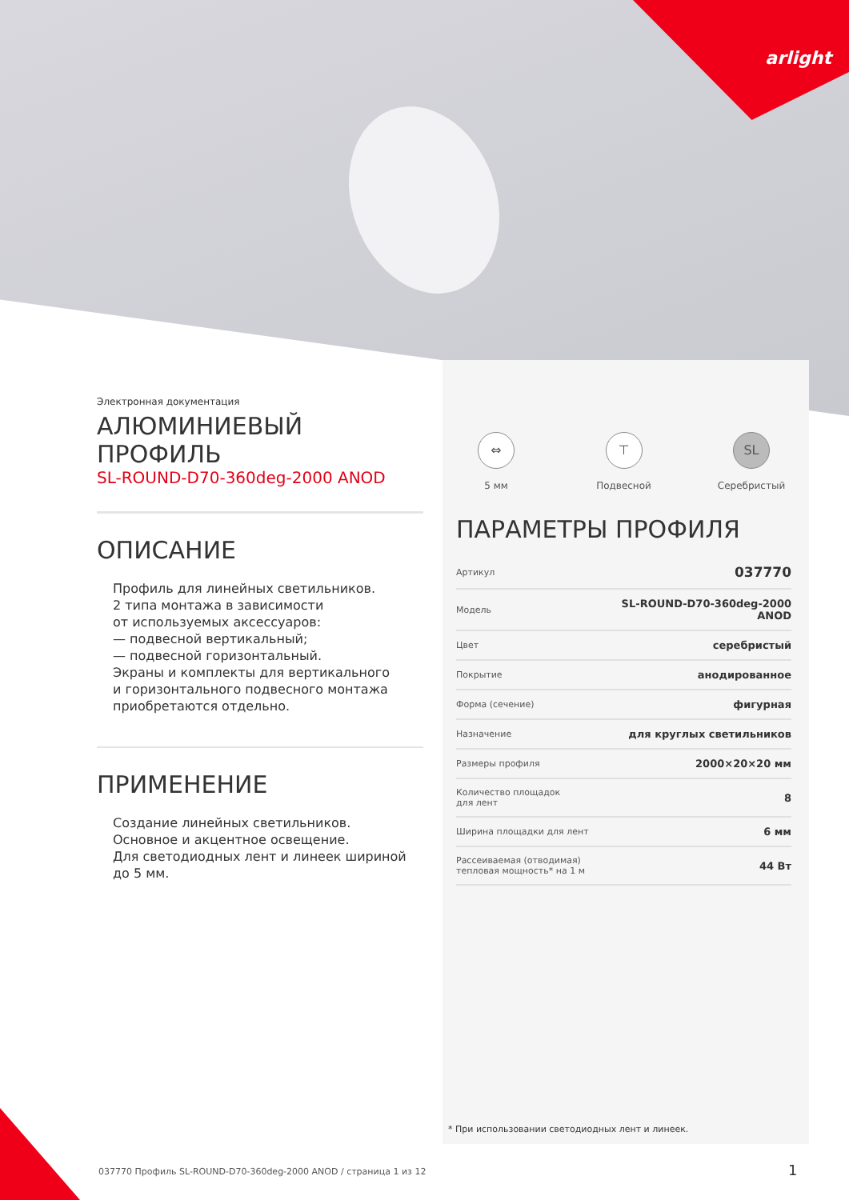arlight
Электронная документация
АЛЮМИНИЕВЫЙ ПРОФИЛЬ
SL-ROUND-D70-360deg-2000 ANOD
ОПИСАНИЕ
Профиль для линейных светильников.
2 типа монтажа в зависимости
от используемых аксессуаров:
— подвесной вертикальный;
— подвесной горизонтальный.
Экраны и комплекты для вертикального
и горизонтального подвесного монтажа
приобретаются отдельно.
ПРИМЕНЕНИЕ
Создание линейных светильников.
Основное и акцентное освещение.
Для светодиодных лент и линеек шириной
до 5 мм.
⇔
5 мм
⊤
Подвесной
SL
Серебристый
ПАРАМЕТРЫ ПРОФИЛЯ
| Артикул | 037770 |
| Модель | SL-ROUND-D70-360deg-2000 ANOD |
| Цвет | серебристый |
| Покрытие | анодированное |
| Форма (сечение) | фигурная |
| Назначение | для круглых светильников |
| Размеры профиля | 2000×20×20 мм |
| Количество площадок для лент | 8 |
| Ширина площадки для лент | 6 мм |
| Рассеиваемая (отводимая) тепловая мощность* на 1 м | 44 Вт |
* При использовании светодиодных лент и линеек.
037770 Профиль SL-ROUND-D70-360deg-2000 ANOD / страница 1 из 12
1